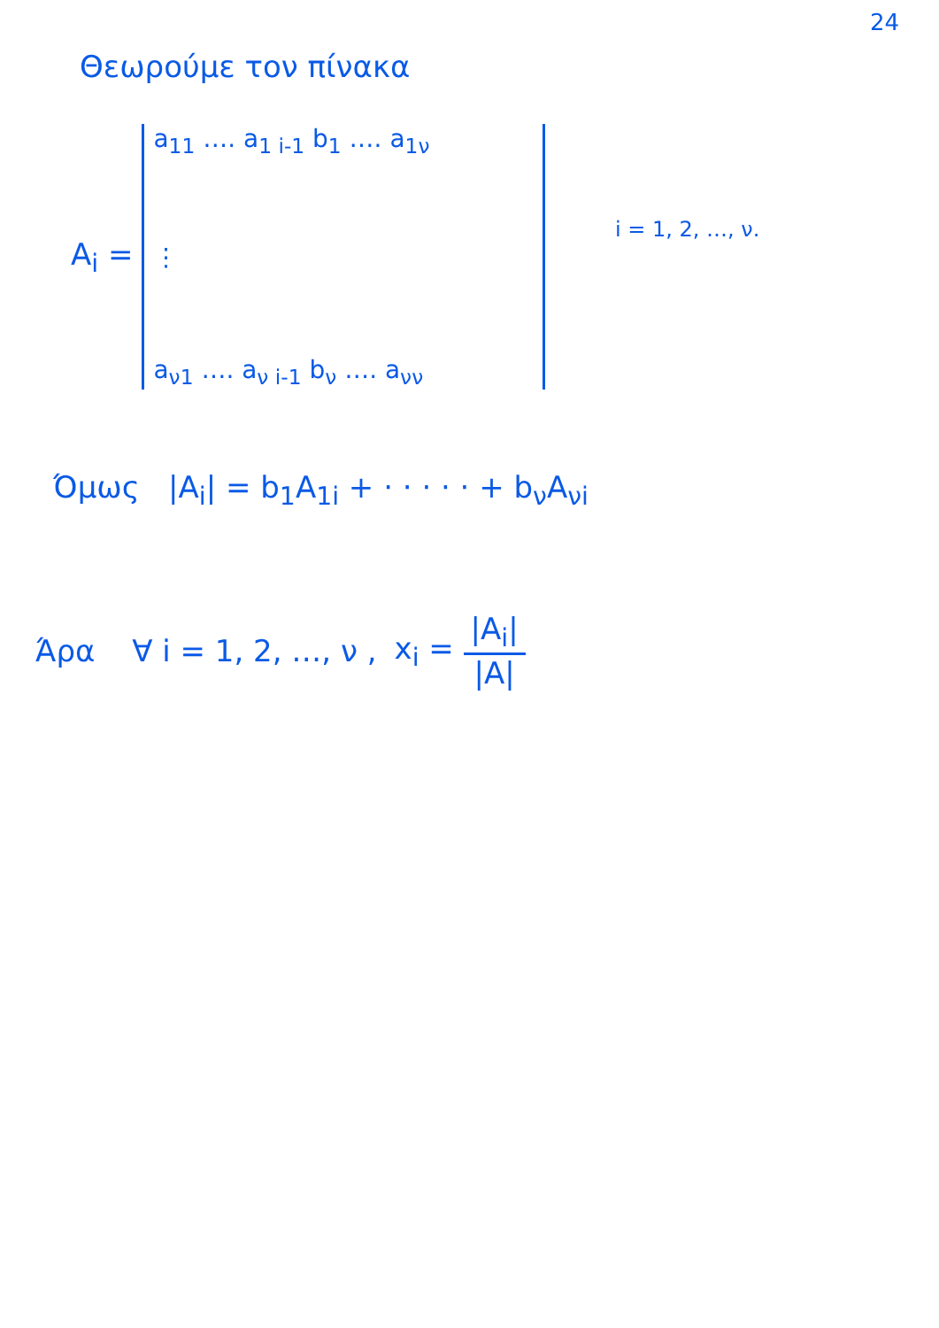24
Θεωρούμε τον πίνακα
A<sub>i</sub> =
a<sub>11</sub> …. a<sub>1 i-1</sub> b<sub>1</sub> …. a<sub>1ν</sub>
⋮
a<sub>ν1</sub> …. a<sub>ν i-1</sub> b<sub>ν</sub> …. a<sub>νν</sub>
i = 1, 2, …, ν.
Όμως |A<sub>i</sub>| = b<sub>1</sub>A<sub>1i</sub> + · · · · · + b<sub>ν</sub>A<sub>νi</sub>
Άρα ∀ i = 1, 2, …, ν , x<sub>i</sub> = |A<sub>i</sub>| |A|